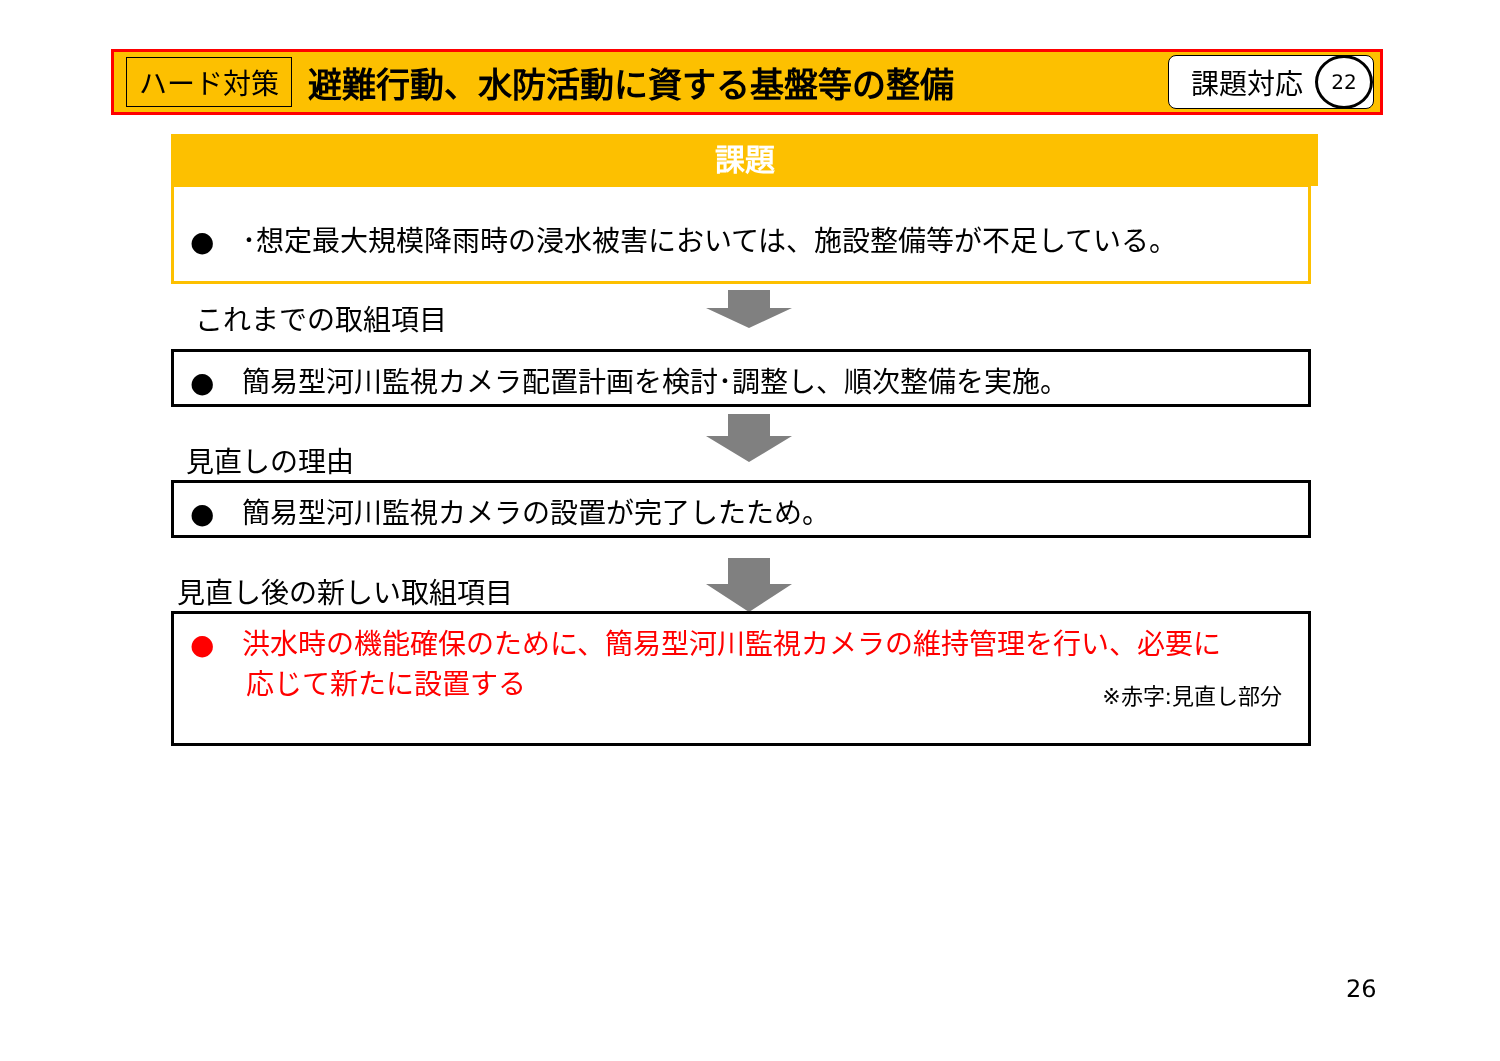ハード対策 避難行動、水防活動に資する基盤等の整備
課題対応
22
課題
●　･想定最大規模降雨時の浸水被害においては、施設整備等が不足している。
これまでの取組項目
●　簡易型河川監視カメラ配置計画を検討･調整し、順次整備を実施。
見直しの理由
●　簡易型河川監視カメラの設置が完了したため。
見直し後の新しい取組項目
●　洪水時の機能確保のために、簡易型河川監視カメラの維持管理を行い、必要に
　　応じて新たに設置する
※赤字:見直し部分
26